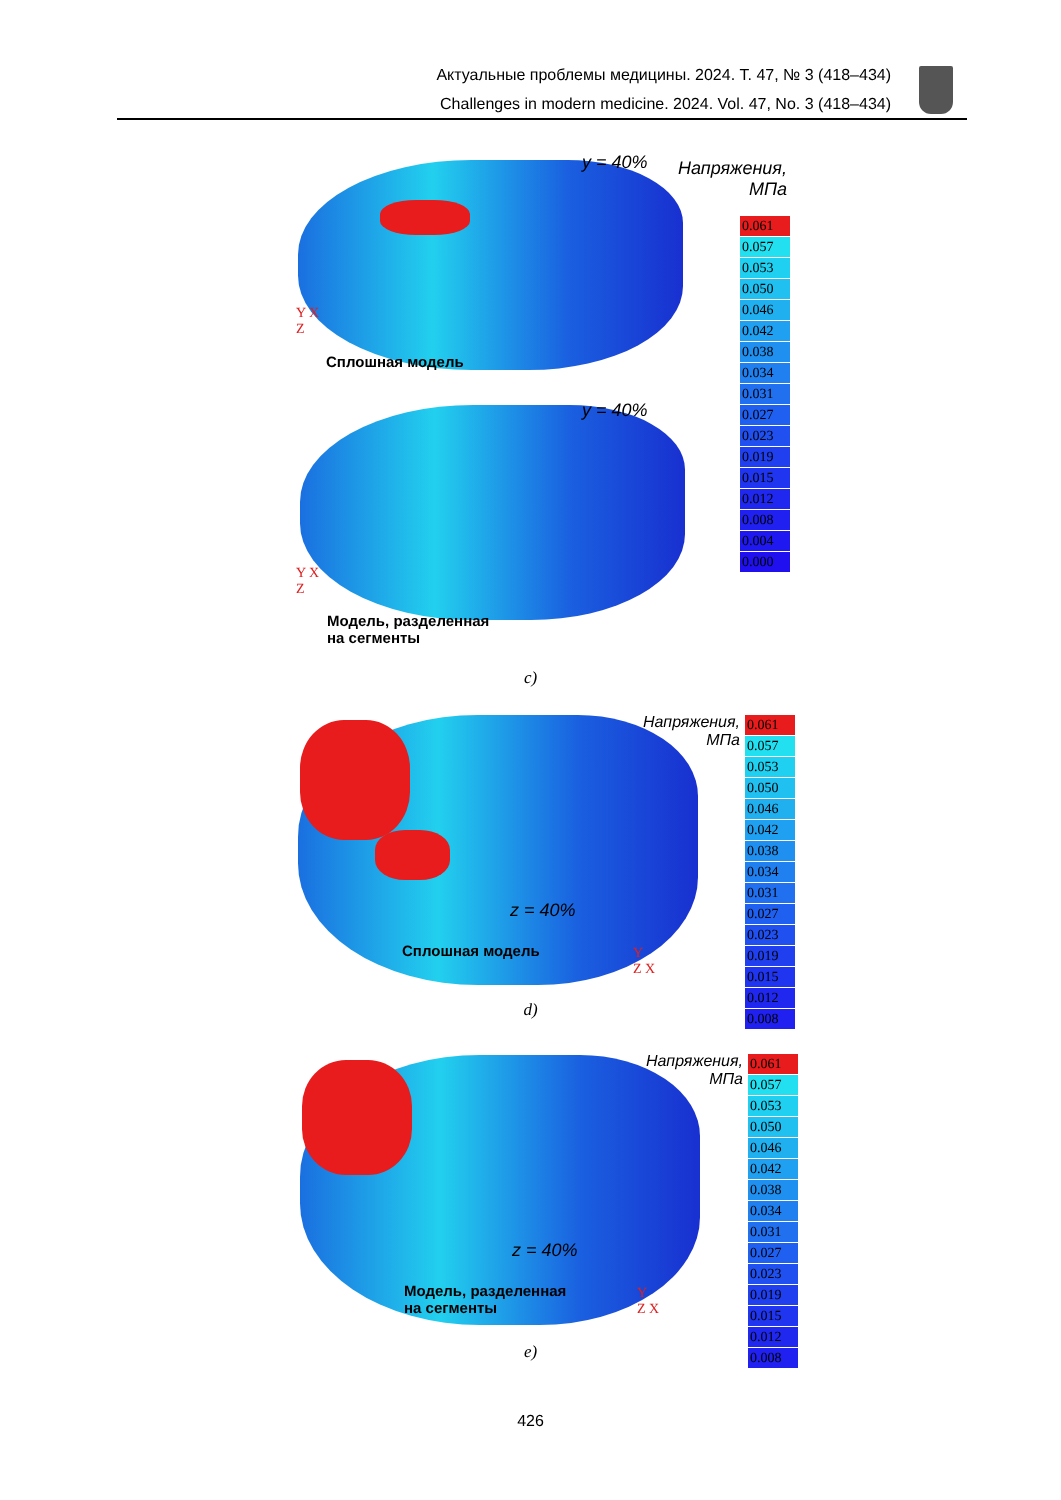Актуальные проблемы медицины. 2024. Т. 47, № 3 (418–434)
Challenges in modern medicine. 2024. Vol. 47, No. 3 (418–434)
y = 40%
Напряжения, МПа
Y X
Z
Сплошная модель
y = 40%
Y X
Z
Модель, разделенная
на сегменты
0.061
0.057
0.053
0.050
0.046
0.042
0.038
0.034
0.031
0.027
0.023
0.019
0.015
0.012
0.008
0.004
0.000
c)
Напряжения, МПа
z = 40%
Сплошная модель
Y
Z X
0.061
0.057
0.053
0.050
0.046
0.042
0.038
0.034
0.031
0.027
0.023
0.019
0.015
0.012
0.008
d)
Напряжения, МПа
z = 40%
Модель, разделенная
на сегменты
Y
Z X
0.061
0.057
0.053
0.050
0.046
0.042
0.038
0.034
0.031
0.027
0.023
0.019
0.015
0.012
0.008
e)
426